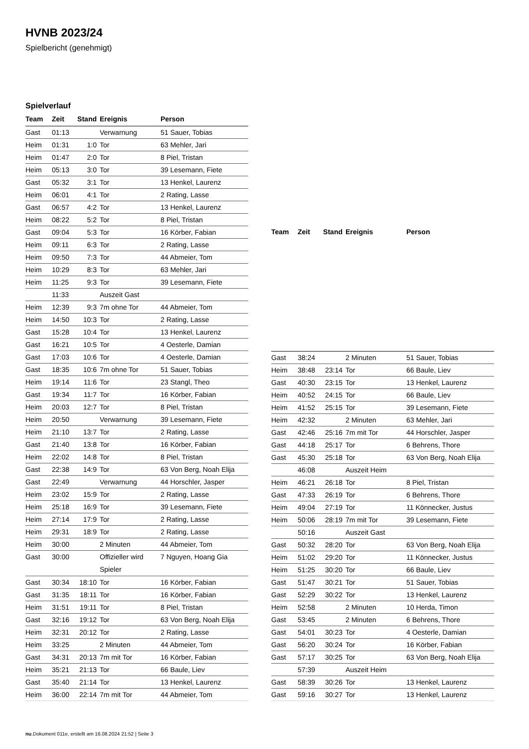HVNB 2023/24
Spielbericht (genehmigt)
Spielverlauf
| Team | Zeit | Stand | Ereignis | Person |
| --- | --- | --- | --- | --- |
| Gast | 01:13 | | Verwarnung | 51 Sauer, Tobias |
| Heim | 01:31 | 1:0 | Tor | 63 Mehler, Jari |
| Heim | 01:47 | 2:0 | Tor | 8 Piel, Tristan |
| Heim | 05:13 | 3:0 | Tor | 39 Lesemann, Fiete |
| Gast | 05:32 | 3:1 | Tor | 13 Henkel, Laurenz |
| Heim | 06:01 | 4:1 | Tor | 2 Rating, Lasse |
| Gast | 06:57 | 4:2 | Tor | 13 Henkel, Laurenz |
| Heim | 08:22 | 5:2 | Tor | 8 Piel, Tristan |
| Gast | 09:04 | 5:3 | Tor | 16 Körber, Fabian |
| Heim | 09:11 | 6:3 | Tor | 2 Rating, Lasse |
| Heim | 09:50 | 7:3 | Tor | 44 Abmeier, Tom |
| Heim | 10:29 | 8:3 | Tor | 63 Mehler, Jari |
| Heim | 11:25 | 9:3 | Tor | 39 Lesemann, Fiete |
| | 11:33 | | Auszeit Gast | |
| Heim | 12:39 | 9:3 | 7m ohne Tor | 44 Abmeier, Tom |
| Heim | 14:50 | 10:3 | Tor | 2 Rating, Lasse |
| Gast | 15:28 | 10:4 | Tor | 13 Henkel, Laurenz |
| Gast | 16:21 | 10:5 | Tor | 4 Oesterle, Damian |
| Gast | 17:03 | 10:6 | Tor | 4 Oesterle, Damian |
| Gast | 18:35 | 10:6 | 7m ohne Tor | 51 Sauer, Tobias |
| Heim | 19:14 | 11:6 | Tor | 23 Stangl, Theo |
| Gast | 19:34 | 11:7 | Tor | 16 Körber, Fabian |
| Heim | 20:03 | 12:7 | Tor | 8 Piel, Tristan |
| Heim | 20:50 | | Verwarnung | 39 Lesemann, Fiete |
| Heim | 21:10 | 13:7 | Tor | 2 Rating, Lasse |
| Gast | 21:40 | 13:8 | Tor | 16 Körber, Fabian |
| Heim | 22:02 | 14:8 | Tor | 8 Piel, Tristan |
| Gast | 22:38 | 14:9 | Tor | 63 Von Berg, Noah Elija |
| Gast | 22:49 | | Verwarnung | 44 Horschler, Jasper |
| Heim | 23:02 | 15:9 | Tor | 2 Rating, Lasse |
| Heim | 25:18 | 16:9 | Tor | 39 Lesemann, Fiete |
| Heim | 27:14 | 17:9 | Tor | 2 Rating, Lasse |
| Heim | 29:31 | 18:9 | Tor | 2 Rating, Lasse |
| Heim | 30:00 | | 2 Minuten | 44 Abmeier, Tom |
| Gast | 30:00 | | Offizieller wird Spieler | 7 Nguyen, Hoang Gia |
| Gast | 30:34 | 18:10 | Tor | 16 Körber, Fabian |
| Gast | 31:35 | 18:11 | Tor | 16 Körber, Fabian |
| Heim | 31:51 | 19:11 | Tor | 8 Piel, Tristan |
| Gast | 32:16 | 19:12 | Tor | 63 Von Berg, Noah Elija |
| Heim | 32:31 | 20:12 | Tor | 2 Rating, Lasse |
| Heim | 33:25 | | 2 Minuten | 44 Abmeier, Tom |
| Gast | 34:31 | 20:13 | 7m mit Tor | 16 Körber, Fabian |
| Heim | 35:21 | 21:13 | Tor | 66 Baule, Liev |
| Gast | 35:40 | 21:14 | Tor | 13 Henkel, Laurenz |
| Heim | 36:00 | 22:14 | 7m mit Tor | 44 Abmeier, Tom |
| Team | Zeit | Stand | Ereignis | Person |
| --- | --- | --- | --- | --- |
| Gast | 38:24 | | 2 Minuten | 51 Sauer, Tobias |
| Heim | 38:48 | 23:14 | Tor | 66 Baule, Liev |
| Gast | 40:30 | 23:15 | Tor | 13 Henkel, Laurenz |
| Heim | 40:52 | 24:15 | Tor | 66 Baule, Liev |
| Heim | 41:52 | 25:15 | Tor | 39 Lesemann, Fiete |
| Heim | 42:32 | | 2 Minuten | 63 Mehler, Jari |
| Gast | 42:46 | 25:16 | 7m mit Tor | 44 Horschler, Jasper |
| Gast | 44:18 | 25:17 | Tor | 6 Behrens, Thore |
| Gast | 45:30 | 25:18 | Tor | 63 Von Berg, Noah Elija |
| | 46:08 | | Auszeit Heim | |
| Heim | 46:21 | 26:18 | Tor | 8 Piel, Tristan |
| Gast | 47:33 | 26:19 | Tor | 6 Behrens, Thore |
| Heim | 49:04 | 27:19 | Tor | 11 Könnecker, Justus |
| Heim | 50:06 | 28:19 | 7m mit Tor | 39 Lesemann, Fiete |
| | 50:16 | | Auszeit Gast | |
| Gast | 50:32 | 28:20 | Tor | 63 Von Berg, Noah Elija |
| Heim | 51:02 | 29:20 | Tor | 11 Könnecker, Justus |
| Heim | 51:25 | 30:20 | Tor | 66 Baule, Liev |
| Gast | 51:47 | 30:21 | Tor | 51 Sauer, Tobias |
| Gast | 52:29 | 30:22 | Tor | 13 Henkel, Laurenz |
| Heim | 52:58 | | 2 Minuten | 10 Herda, Timon |
| Gast | 53:45 | | 2 Minuten | 6 Behrens, Thore |
| Gast | 54:01 | 30:23 | Tor | 4 Oesterle, Damian |
| Gast | 56:20 | 30:24 | Tor | 16 Körber, Fabian |
| Gast | 57:17 | 30:25 | Tor | 63 Von Berg, Noah Elija |
| | 57:39 | | Auszeit Heim | |
| Gast | 58:39 | 30:26 | Tor | 13 Henkel, Laurenz |
| Gast | 59:16 | 30:27 | Tor | 13 Henkel, Laurenz |
nu.Dokument 011e, erstellt am 16.08.2024 21:52 | Seite 3